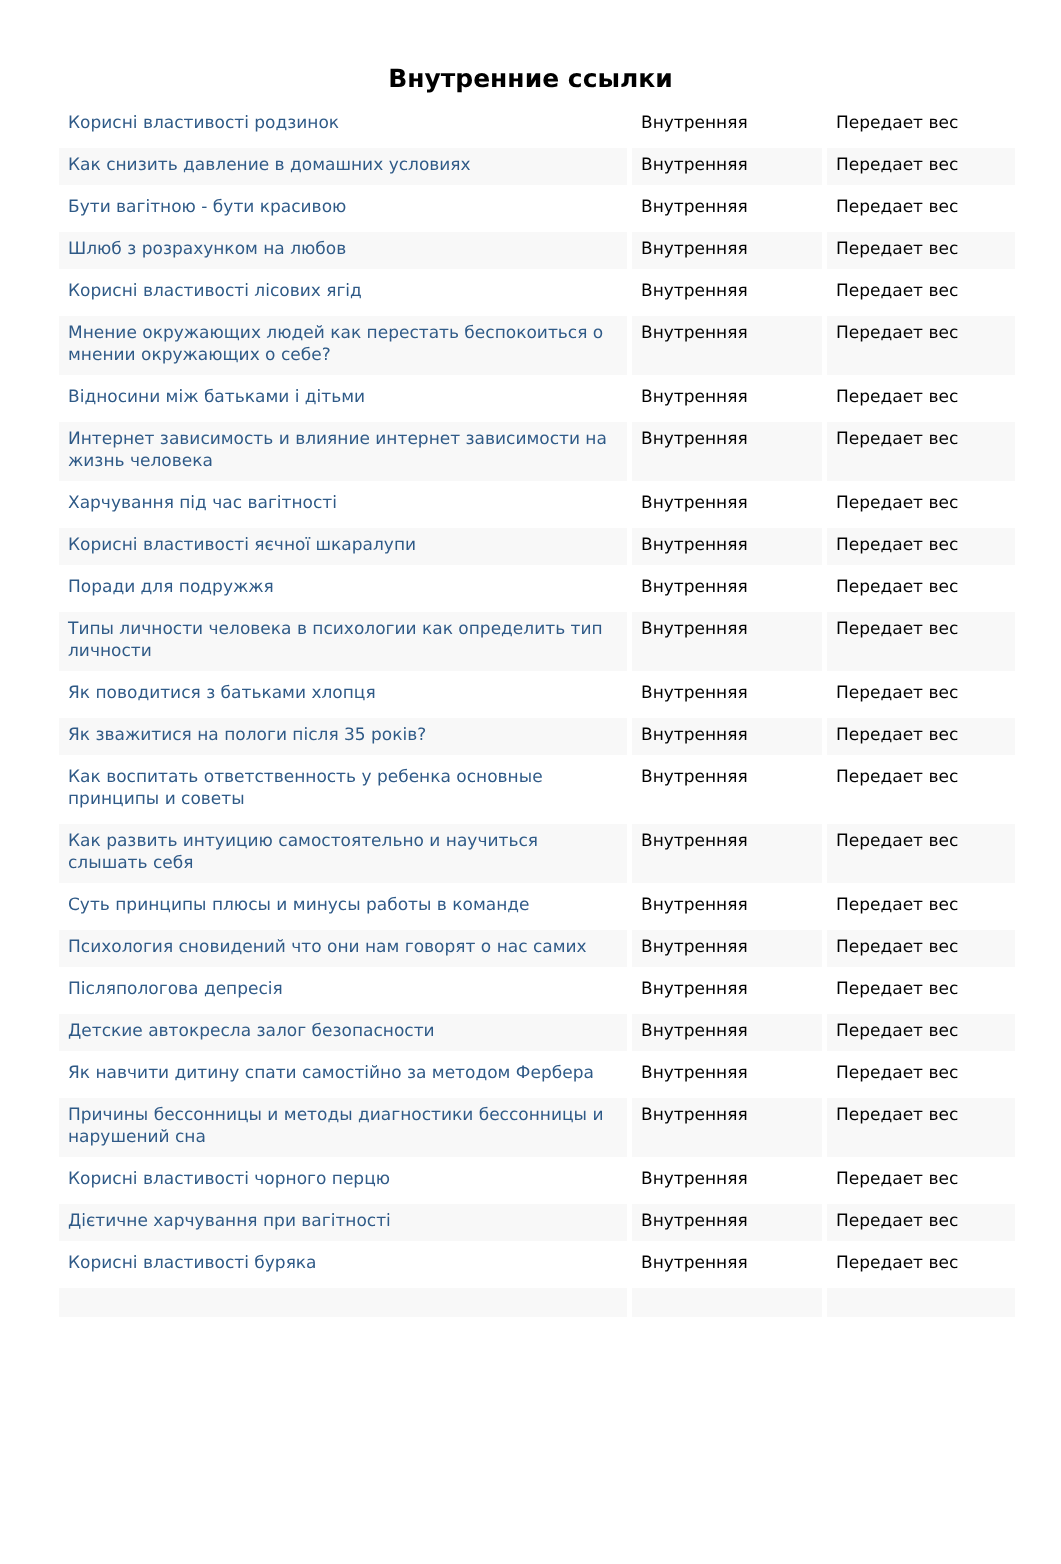Внутренние ссылки
| Корисні властивості родзинок | Внутренняя | Передает вес |
| Как снизить давление в домашних условиях | Внутренняя | Передает вес |
| Бути вагітною - бути красивою | Внутренняя | Передает вес |
| Шлюб з розрахунком на любов | Внутренняя | Передает вес |
| Корисні властивості лісових ягід | Внутренняя | Передает вес |
| Мнение окружающих людей как перестать беспокоиться о мнении окружающих о себе? | Внутренняя | Передает вес |
| Відносини між батьками і дітьми | Внутренняя | Передает вес |
| Интернет зависимость и влияние интернет зависимости на жизнь человека | Внутренняя | Передает вес |
| Харчування під час вагітності | Внутренняя | Передает вес |
| Корисні властивості яєчної шкаралупи | Внутренняя | Передает вес |
| Поради для подружжя | Внутренняя | Передает вес |
| Типы личности человека в психологии как определить тип личности | Внутренняя | Передает вес |
| Як поводитися з батьками хлопця | Внутренняя | Передает вес |
| Як зважитися на пологи після 35 років? | Внутренняя | Передает вес |
| Как воспитать ответственность у ребенка основные принципы и советы | Внутренняя | Передает вес |
| Как развить интуицию самостоятельно и научиться слышать себя | Внутренняя | Передает вес |
| Суть принципы плюсы и минусы работы в команде | Внутренняя | Передает вес |
| Психология сновидений что они нам говорят о нас самих | Внутренняя | Передает вес |
| Післяпологова депресія | Внутренняя | Передает вес |
| Детские автокресла залог безопасности | Внутренняя | Передает вес |
| Як навчити дитину спати самостійно за методом Фербера | Внутренняя | Передает вес |
| Причины бессонницы и методы диагностики бессонницы и нарушений сна | Внутренняя | Передает вес |
| Корисні властивості чорного перцю | Внутренняя | Передает вес |
| Дієтичне харчування при вагітності | Внутренняя | Передает вес |
| Корисні властивості буряка | Внутренняя | Передает вес |